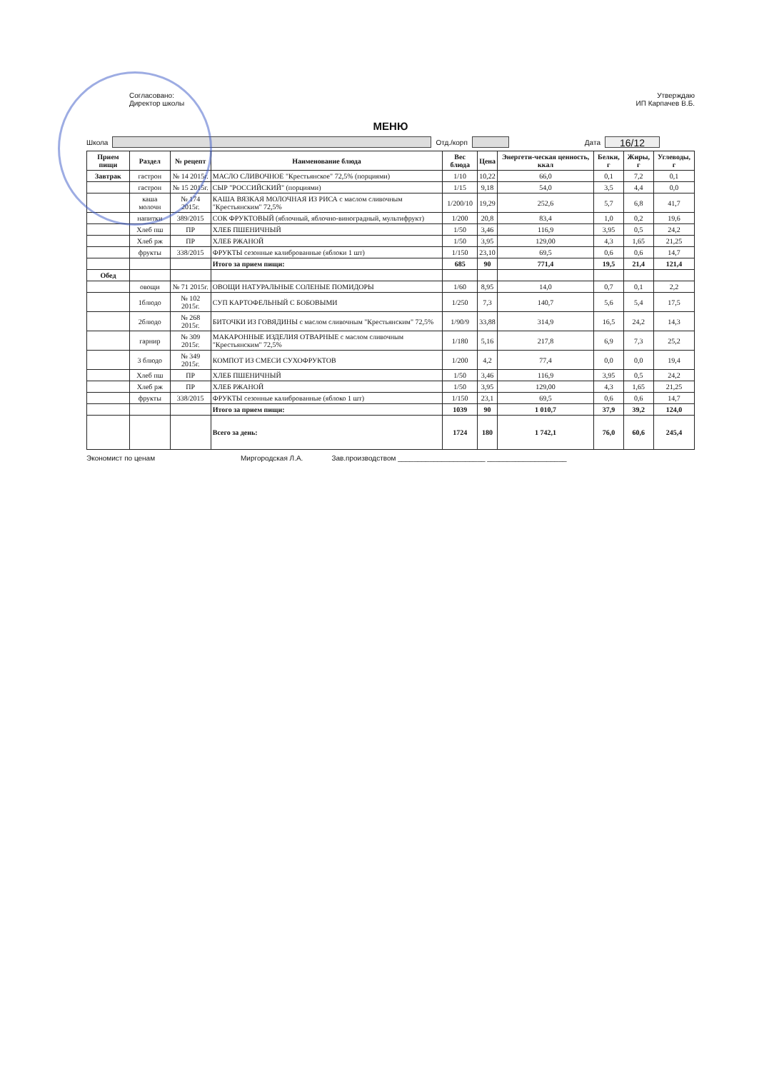Согласовано:
Директор школы
Утверждаю
ИП Карпачев В.Б.
МЕНЮ
Школа Отд./корп Дата
16/12
| Прием пищи | Раздел | № рецепт | Наименование блюда | Вес блюда | Цена | Энергети-ческая ценность, ккал | Белки, г | Жиры, г | Углеводы, г |
| --- | --- | --- | --- | --- | --- | --- | --- | --- | --- |
| Завтрак | гастрон | № 14 2015г. | МАСЛО СЛИВОЧНОЕ "Крестьянское" 72,5% (порциями) | 1/10 | 10,22 | 66,0 | 0,1 | 7,2 | 0,1 |
| | гастрон | № 15 2015г. | СЫР "РОССИЙСКИЙ" (порциями) | 1/15 | 9,18 | 54,0 | 3,5 | 4,4 | 0,0 |
| | каша молочн | № 174 2015г. | КАША ВЯЗКАЯ МОЛОЧНАЯ ИЗ РИСА с маслом сливочным "Крестьянским" 72,5% | 1/200/10 | 19,29 | 252,6 | 5,7 | 6,8 | 41,7 |
| | напитки | 389/2015 | СОК ФРУКТОВЫЙ (яблочный, яблочно-виноградный, мультифрукт) | 1/200 | 20,8 | 83,4 | 1,0 | 0,2 | 19,6 |
| | Хлеб пш | ПР | ХЛЕБ ПШЕНИЧНЫЙ | 1/50 | 3,46 | 116,9 | 3,95 | 0,5 | 24,2 |
| | Хлеб рж | ПР | ХЛЕБ РЖАНОЙ | 1/50 | 3,95 | 129,00 | 4,3 | 1,65 | 21,25 |
| | фрукты | 338/2015 | ФРУКТЫ сезонные калиброванные (яблоки 1 шт) | 1/150 | 23,10 | 69,5 | 0,6 | 0,6 | 14,7 |
| | | | Итого за прием пищи: | 685 | 90 | 771,4 | 19,5 | 21,4 | 121,4 |
| Обед | | | | | | | | | |
| | овощи | № 71 2015г. | ОВОЩИ НАТУРАЛЬНЫЕ СОЛЕНЫЕ ПОМИДОРЫ | 1/60 | 8,95 | 14,0 | 0,7 | 0,1 | 2,2 |
| | 1блюдо | № 102 2015г. | СУП КАРТОФЕЛЬНЫЙ С БОБОВЫМИ | 1/250 | 7,3 | 140,7 | 5,6 | 5,4 | 17,5 |
| | 2блюдо | № 268 2015г. | БИТОЧКИ ИЗ ГОВЯДИНЫ с маслом сливочным "Крестьянским" 72,5% | 1/90/9 | 33,88 | 314,9 | 16,5 | 24,2 | 14,3 |
| | гарнир | № 309 2015г. | МАКАРОННЫЕ ИЗДЕЛИЯ ОТВАРНЫЕ с маслом сливочным "Крестьянским" 72,5% | 1/180 | 5,16 | 217,8 | 6,9 | 7,3 | 25,2 |
| | 3 блюдо | № 349 2015г. | КОМПОТ ИЗ СМЕСИ СУХОФРУКТОВ | 1/200 | 4,2 | 77,4 | 0,0 | 0,0 | 19,4 |
| | Хлеб пш | ПР | ХЛЕБ ПШЕНИЧНЫЙ | 1/50 | 3,46 | 116,9 | 3,95 | 0,5 | 24,2 |
| | Хлеб рж | ПР | ХЛЕБ РЖАНОЙ | 1/50 | 3,95 | 129,00 | 4,3 | 1,65 | 21,25 |
| | фрукты | 338/2015 | ФРУКТЫ сезонные калиброванные (яблоко 1 шт) | 1/150 | 23,1 | 69,5 | 0,6 | 0,6 | 14,7 |
| | | | Итого за прием пищи: | 1039 | 90 | 1 010,7 | 37,9 | 39,2 | 124,0 |
| | | | Всего за день: | 1724 | 180 | 1 742,1 | 76,0 | 60,6 | 245,4 |
Экономист по ценам Миргородская Л.А. Зав.производством ______________________ ____________________